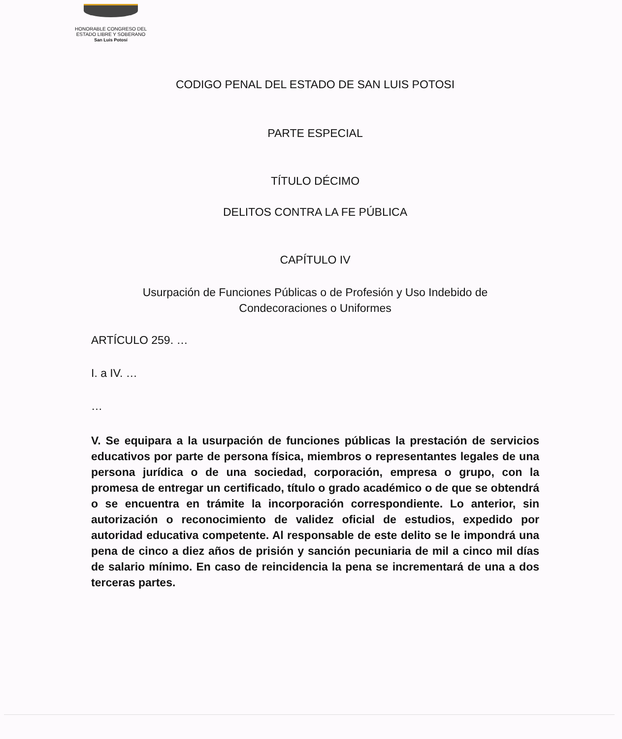HONORABLE CONGRESO DEL
ESTADO LIBRE Y SOBERANO
San Luis Potosí
CODIGO PENAL DEL ESTADO DE SAN LUIS POTOSI
PARTE ESPECIAL
TÍTULO DÉCIMO
DELITOS CONTRA LA FE PÚBLICA
CAPÍTULO IV
Usurpación de Funciones Públicas o de Profesión y Uso Indebido de
Condecoraciones o Uniformes
ARTÍCULO 259. …
I. a IV. …
…
V. Se equipara a la usurpación de funciones públicas la prestación de servicios educativos por parte de persona física, miembros o representantes legales de una persona jurídica o de una sociedad, corporación, empresa o grupo, con la promesa de entregar un certificado, título o grado académico o de que se obtendrá o se encuentra en trámite la incorporación correspondiente. Lo anterior, sin autorización o reconocimiento de validez oficial de estudios, expedido por autoridad educativa competente. Al responsable de este delito se le impondrá una pena de cinco a diez años de prisión y sanción pecuniaria de mil a cinco mil días de salario mínimo. En caso de reincidencia la pena se incrementará de una a dos terceras partes.